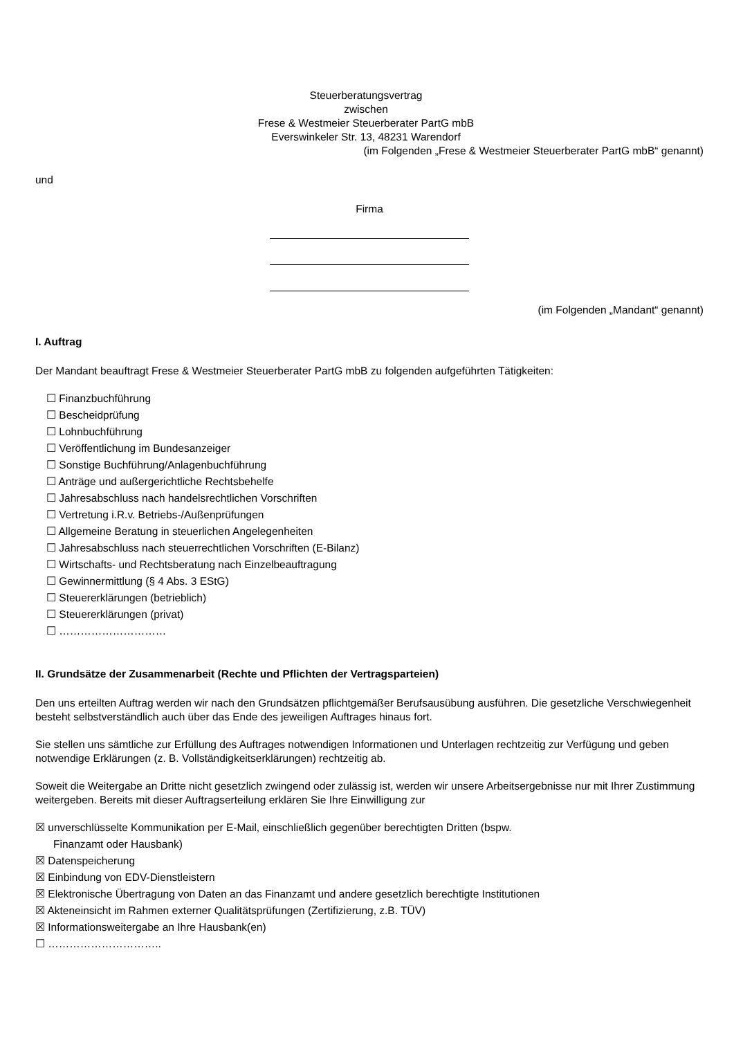Steuerberatungsvertrag
zwischen
Frese & Westmeier Steuerberater PartG mbB
Everswinkeler Str. 13, 48231 Warendorf
(im Folgenden „Frese & Westmeier Steuerberater PartG mbB“ genannt)
und
Firma
(im Folgenden „Mandant“ genannt)
I. Auftrag
Der Mandant beauftragt Frese & Westmeier Steuerberater PartG mbB zu folgenden aufgeführten Tätigkeiten:
☐ Finanzbuchführung
☐ Bescheidprüfung
☐ Lohnbuchführung
☐ Veröffentlichung im Bundesanzeiger
☐ Sonstige Buchführung/Anlagenbuchführung
☐ Anträge und außergerichtliche Rechtsbehelfe
☐ Jahresabschluss nach handelsrechtlichen Vorschriften
☐ Vertretung i.R.v. Betriebs-/Außenprüfungen
☐ Allgemeine Beratung in steuerlichen Angelegenheiten
☐ Jahresabschluss nach steuerrechtlichen Vorschriften (E-Bilanz)
☐ Wirtschafts- und Rechtsberatung nach Einzelbeauftragung
☐ Gewinnermittlung (§ 4 Abs. 3 EStG)
☐ Steuererklärungen (betrieblich)
☐ Steuererklärungen (privat)
☐ …………………………
II. Grundsätze der Zusammenarbeit (Rechte und Pflichten der Vertragsparteien)
Den uns erteilten Auftrag werden wir nach den Grundsätzen pflichtgemäßer Berufsausübung ausführen. Die gesetzliche Verschwiegenheit besteht selbstverständlich auch über das Ende des jeweiligen Auftrages hinaus fort.
Sie stellen uns sämtliche zur Erfüllung des Auftrages notwendigen Informationen und Unterlagen rechtzeitig zur Verfügung und geben notwendige Erklärungen (z. B. Vollständigkeitserklärungen) rechtzeitig ab.
Soweit die Weitergabe an Dritte nicht gesetzlich zwingend oder zulässig ist, werden wir unsere Arbeitsergebnisse nur mit Ihrer Zustimmung weitergeben. Bereits mit dieser Auftragserteilung erklären Sie Ihre Einwilligung zur
☒ unverschlüsselte Kommunikation per E-Mail, einschließlich gegenüber berechtigten Dritten (bspw.
Finanzamt oder Hausbank)
☒ Datenspeicherung
☒ Einbindung von EDV-Dienstleistern
☒ Elektronische Übertragung von Daten an das Finanzamt und andere gesetzlich berechtigte Institutionen
☒ Akteneinsicht im Rahmen externer Qualitätsprüfungen (Zertifizierung, z.B. TÜV)
☒ Informationsweitergabe an Ihre Hausbank(en)
☐ …………………………..